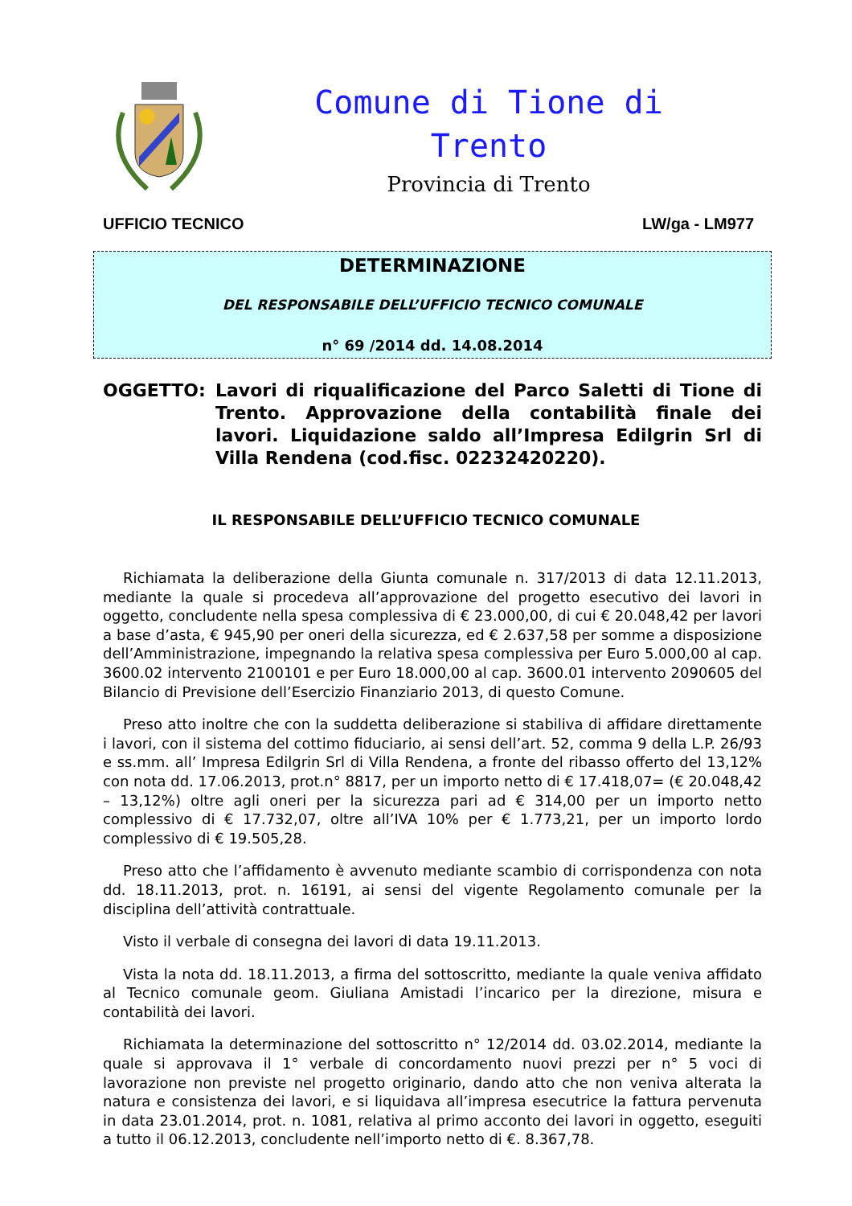Comune di Tione di
Trento
Provincia di Trento
UFFICIO TECNICO LW/ga - LM977
DETERMINAZIONE
DEL RESPONSABILE DELL’UFFICIO TECNICO COMUNALE
n° 69 /2014 dd. 14.08.2014
OGGETTO: Lavori di riqualificazione del Parco Saletti di Tione di Trento. Approvazione della contabilità finale dei lavori. Liquidazione saldo all’Impresa Edilgrin Srl di Villa Rendena (cod.fisc. 02232420220).
IL RESPONSABILE DELL’UFFICIO TECNICO COMUNALE
Richiamata la deliberazione della Giunta comunale n. 317/2013 di data 12.11.2013, mediante la quale si procedeva all’approvazione del progetto esecutivo dei lavori in oggetto, concludente nella spesa complessiva di € 23.000,00, di cui € 20.048,42 per lavori a base d’asta, € 945,90 per oneri della sicurezza, ed € 2.637,58 per somme a disposizione dell’Amministrazione, impegnando la relativa spesa complessiva per Euro 5.000,00 al cap. 3600.02 intervento 2100101 e per Euro 18.000,00 al cap. 3600.01 intervento 2090605 del Bilancio di Previsione dell’Esercizio Finanziario 2013, di questo Comune.
Preso atto inoltre che con la suddetta deliberazione si stabiliva di affidare direttamente i lavori, con il sistema del cottimo fiduciario, ai sensi dell’art. 52, comma 9 della L.P. 26/93 e ss.mm. all’ Impresa Edilgrin Srl di Villa Rendena, a fronte del ribasso offerto del 13,12% con nota dd. 17.06.2013, prot.n° 8817, per un importo netto di € 17.418,07= (€ 20.048,42 – 13,12%) oltre agli oneri per la sicurezza pari ad € 314,00 per un importo netto complessivo di € 17.732,07, oltre all’IVA 10% per € 1.773,21, per un importo lordo complessivo di € 19.505,28.
Preso atto che l’affidamento è avvenuto mediante scambio di corrispondenza con nota dd. 18.11.2013, prot. n. 16191, ai sensi del vigente Regolamento comunale per la disciplina dell’attività contrattuale.
Visto il verbale di consegna dei lavori di data 19.11.2013.
Vista la nota dd. 18.11.2013, a firma del sottoscritto, mediante la quale veniva affidato al Tecnico comunale geom. Giuliana Amistadi l’incarico per la direzione, misura e contabilità dei lavori.
Richiamata la determinazione del sottoscritto n° 12/2014 dd. 03.02.2014, mediante la quale si approvava il 1° verbale di concordamento nuovi prezzi per n° 5 voci di lavorazione non previste nel progetto originario, dando atto che non veniva alterata la natura e consistenza dei lavori, e si liquidava all’impresa esecutrice la fattura pervenuta in data 23.01.2014, prot. n. 1081, relativa al primo acconto dei lavori in oggetto, eseguiti a tutto il 06.12.2013, concludente nell’importo netto di €. 8.367,78.